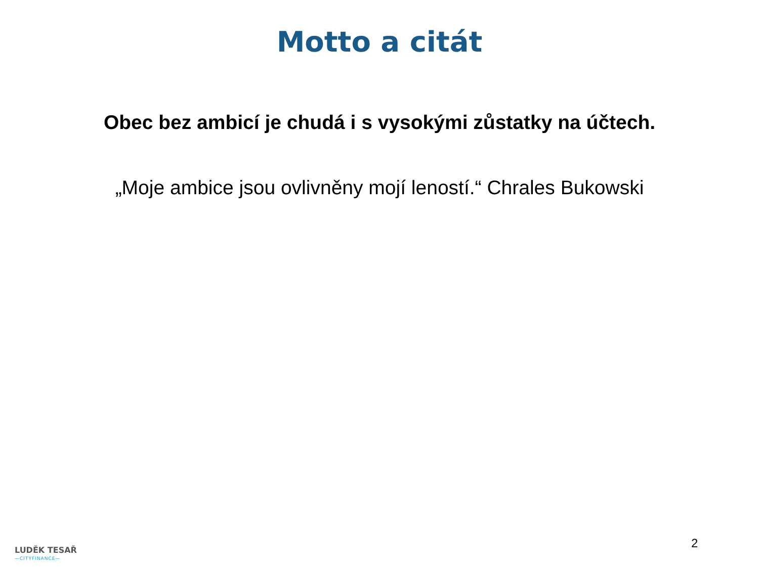Motto a citát
Obec bez ambicí je chudá i s vysokými zůstatky na účtech.
„Moje ambice jsou ovlivněny mojí leností.“ Chrales Bukowski
LUDĚK TESAŘ
—CITYFINANCE—
2